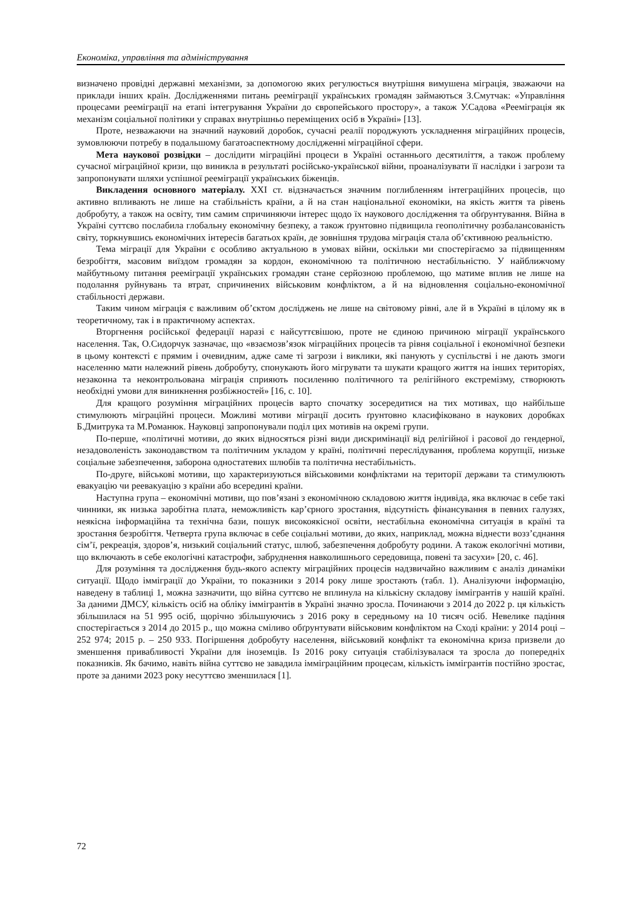Економіка, управління та адміністрування
визначено провідні державні механізми, за допомогою яких регулюється внутрішня вимушена міграція, зважаючи на приклади інших країн. Дослідженнями питань реемігр­ації українських громадян займаються З.Смутчак: «Управління процесами реемігр­ації на етапі інтегрування України до європейського простору», а також У.Садова «Реемігр­ація як механізм соціальної політики у справах внутрішньо переміщених осіб в Україні» [13].
Проте, незважаючи на значний науковий доробок, сучасні реалії породжують ускладнення міграційних процесів, зумовлюючи потребу в подальшому багатоаспектному дослідженні міграційної сфери.
Мета наукової розвідки – дослідити міграційні процеси в Україні останнього десятиліття, а також проблему сучасної міграційної кризи, що виникла в результаті російсько-української війни, проаналізувати її наслідки і загрози та запропонувати шляхи успішної реемігр­ації українських біженців.
Викладення основного матеріалу. XXI ст. відзначається значним поглибленням інтеграційних процесів, що активно впливають не лише на стабільність країни, а й на стан національної економіки, на якість життя та рівень добробуту, а також на освіту, тим самим спричиняючи інтерес щодо їх наукового дослідження та обґрунтування. Війна в Україні суттєво послабила глобальну економічну безпеку, а також ґрунтовно підвищила геополітичну розбалансованість світу, торкнувшись економічних інтересів багатьох країн, де зовнішня трудова міграція стала об’єктивною реальністю.
Тема міграції для України є особливо актуальною в умовах війни, оскільки ми спостерігаємо за підвищенням безробіття, масовим виїздом громадян за кордон, економічною та політичною нестабільністю. У найближчому майбутньому питання реемігр­ації українських громадян стане серйозною проблемою, що матиме вплив не лише на подолання руйнувань та втрат, спричинених військовим конфліктом, а й на відновлення соціально-економічної стабільності держави.
Таким чином міграція є важливим об’єктом досліджень не лише на світовому рівні, але й в Україні в цілому як в теоретичному, так і в практичному аспектах.
Вторгнення російської федерації наразі є найсуттєвішою, проте не єдиною причиною міграції українського населення. Так, О.Сидорчук зазначає, що «взаємозв’язок міграційних процесів та рівня соціальної і економічної безпеки в цьому контексті є прямим і очевидним, адже саме ті загрози і виклики, які панують у суспільстві і не дають змоги населенню мати належний рівень добробуту, спонукають його мігрувати та шукати кращого життя на інших територіях, незаконна та неконтрольована міграція сприяють посиленню політичного та релігійного екстремізму, створюють необхідні умови для виникнення розбіжностей» [16, с. 10].
Для кращого розуміння міграційних процесів варто спочатку зосередитися на тих мотивах, що найбільше стимулюють міграційні процеси. Можливі мотиви міграції досить ґрунтовно класифіковано в наукових доробках Б.Дмитрука та М.Романюк. Науковці запропонували поділ цих мотивів на окремі групи.
По-перше, «політичні мотиви, до яких відносяться різні види дискримінації від релігійної і расової до гендерної, незадоволеність законодавством та політичним укладом у країні, політичні переслідування, проблема корупції, низьке соціальне забезпечення, заборона одностатевих шлюбів та політична нестабільність.
По-друге, військові мотиви, що характеризуються військовими конфліктами на території держави та стимулюють евакуацію чи реевакуацію з країни або всередині країни.
Наступна група – економічні мотиви, що пов’язані з економічною складовою життя індивіда, яка включає в себе такі чинники, як низька заробітна плата, неможливість кар’єрного зростання, відсутність фінансування в певних галузях, неякісна інформаційна та технічна бази, пошук високоякісної освіти, нестабільна економічна ситуація в країні та зростання безробіття. Четверта група включає в себе соціальні мотиви, до яких, наприклад, можна віднести возз’єднання сім’ї, рекреація, здоров’я, низький соціальний статус, шлюб, забезпечення добробуту родини. А також екологічні мотиви, що включають в себе екологічні катастрофи, забруднення навколишнього середовища, повені та засухи» [20, с. 46].
Для розуміння та дослідження будь-якого аспекту міграційних процесів надзвичайно важливим є аналіз динаміки ситуації. Щодо імміграції до України, то показники з 2014 року лише зростають (табл. 1). Аналізуючи інформацію, наведену в таблиці 1, можна зазначити, що війна суттєво не вплинула на кількісну складову іммігрантів у нашій країні. За даними ДМСУ, кількість осіб на обліку іммігрантів в Україні значно зросла. Починаючи з 2014 до 2022 р. ця кількість збільшилася на 51 995 осіб, щорічно збільшуючись з 2016 року в середньому на 10 тисяч осіб. Невелике падіння спостерігається з 2014 до 2015 р., що можна сміливо обґрунтувати військовим конфліктом на Сході країни: у 2014 році – 252 974; 2015 р. – 250 933. Погіршення добробуту населення, військовий конфлікт та економічна криза призвели до зменшення привабливості України для іноземців. Із 2016 року ситуація стабілізувалася та зросла до попередніх показників. Як бачимо, навіть війна суттєво не завадила імміграційним процесам, кількість іммігрантів постійно зростає, проте за даними 2023 року несуттєво зменшилася [1].
72